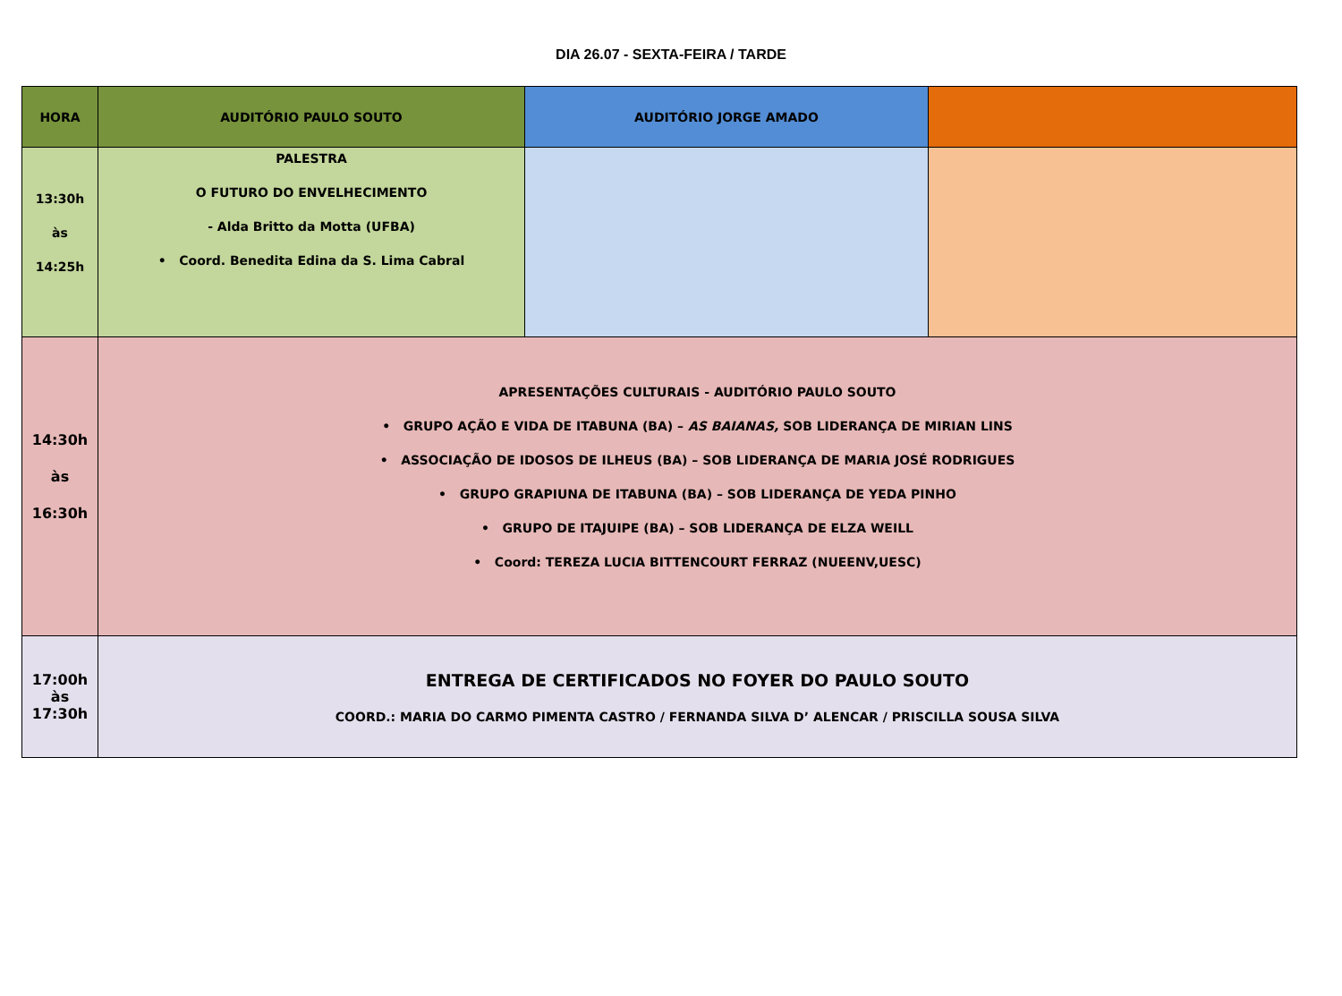DIA 26.07 - SEXTA-FEIRA / TARDE
| HORA | AUDITÓRIO PAULO SOUTO | AUDITÓRIO JORGE AMADO | |
| --- | --- | --- | --- |
| 13:30h às 14:25h | PALESTRA O FUTURO DO ENVELHECIMENTO - Alda Britto da Motta (UFBA) • Coord. Benedita Edina da S. Lima Cabral | | |
| 14:30h às 16:30h | APRESENTAÇÕES CULTURAIS - AUDITÓRIO PAULO SOUTO • GRUPO AÇÃO E VIDA DE ITABUNA (BA) – AS BAIANAS, SOB LIDERANÇA DE MIRIAN LINS • ASSOCIAÇÃO DE IDOSOS DE ILHEUS (BA) – SOB LIDERANÇA DE MARIA JOSÉ RODRIGUES • GRUPO GRAPIUNA DE ITABUNA (BA) – SOB LIDERANÇA DE YEDA PINHO • GRUPO DE ITAJUIPE (BA) – SOB LIDERANÇA DE ELZA WEILL • Coord: TEREZA LUCIA BITTENCOURT FERRAZ (NUEENV,UESC) | | |
| 17:00h às 17:30h | ENTREGA DE CERTIFICADOS NO FOYER DO PAULO SOUTO COORD.: MARIA DO CARMO PIMENTA CASTRO / FERNANDA SILVA D’ ALENCAR / PRISCILLA SOUSA SILVA | | |